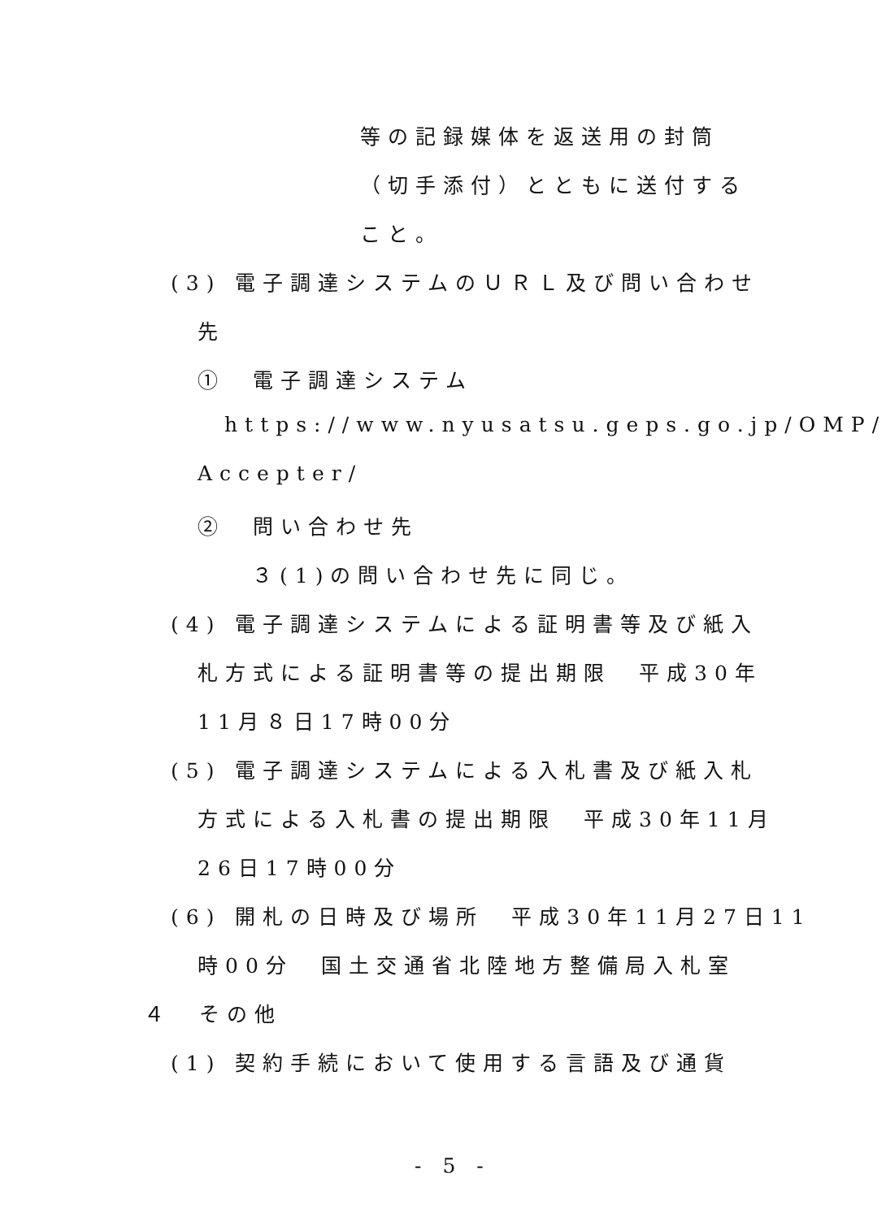等の記録媒体を返送用の封筒
（切手添付）とともに送付する
こと。
(3) 電子調達システムのＵＲＬ及び問い合わせ
先
①　電子調達システム
https://www.nyusatsu.geps.go.jp/OMP/
Accepter/
②　問い合わせ先
３(1)の問い合わせ先に同じ。
(4) 電子調達システムによる証明書等及び紙入
札方式による証明書等の提出期限　平成30年
11月８日17時00分
(5) 電子調達システムによる入札書及び紙入札
方式による入札書の提出期限　平成30年11月
26日17時00分
(6) 開札の日時及び場所　平成30年11月27日11
時00分　国土交通省北陸地方整備局入札室
４　その他
(1) 契約手続において使用する言語及び通貨
- 5 -